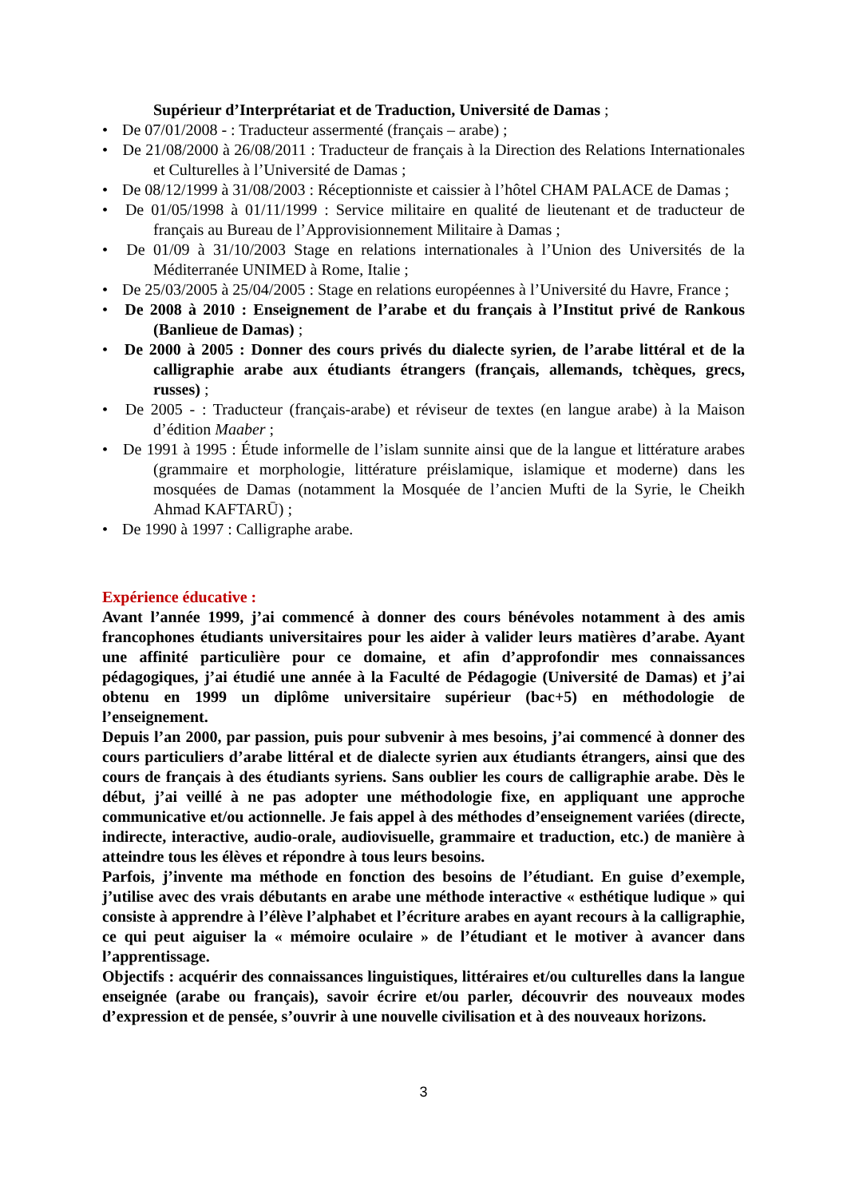Supérieur d’Interprétariat et de Traduction, Université de Damas ;
• De 07/01/2008 - : Traducteur assermenté (français – arabe) ;
• De 21/08/2000 à 26/08/2011 : Traducteur de français à la Direction des Relations Internationales et Culturelles à l’Université de Damas ;
• De 08/12/1999 à 31/08/2003 : Réceptionniste et caissier à l’hôtel CHAM PALACE de Damas ;
• De 01/05/1998 à 01/11/1999 : Service militaire en qualité de lieutenant et de traducteur de français au Bureau de l’Approvisionnement Militaire à Damas ;
• De 01/09 à 31/10/2003 Stage en relations internationales à l’Union des Universités de la Méditerranée UNIMED à Rome, Italie ;
• De 25/03/2005 à 25/04/2005 : Stage en relations européennes à l’Université du Havre, France ;
• De 2008 à 2010 : Enseignement de l’arabe et du français à l’Institut privé de Rankous (Banlieue de Damas) ;
• De 2000 à 2005 : Donner des cours privés du dialecte syrien, de l’arabe littéral et de la calligraphie arabe aux étudiants étrangers (français, allemands, tchèques, grecs, russes) ;
• De 2005 - : Traducteur (français-arabe) et réviseur de textes (en langue arabe) à la Maison d’édition Maaber ;
• De 1991 à 1995 : Étude informelle de l’islam sunnite ainsi que de la langue et littérature arabes (grammaire et morphologie, littérature préislamique, islamique et moderne) dans les mosquées de Damas (notamment la Mosquée de l’ancien Mufti de la Syrie, le Cheikh Ahmad KAFTARŪ) ;
• De 1990 à 1997 : Calligraphe arabe.
Expérience éducative :
Avant l’année 1999, j’ai commencé à donner des cours bénévoles notamment à des amis francophones étudiants universitaires pour les aider à valider leurs matières d’arabe. Ayant une affinité particulière pour ce domaine, et afin d’approfondir mes connaissances pédagogiques, j’ai étudié une année à la Faculté de Pédagogie (Université de Damas) et j’ai obtenu en 1999 un diplôme universitaire supérieur (bac+5) en méthodologie de l’enseignement.
Depuis l’an 2000, par passion, puis pour subvenir à mes besoins, j’ai commencé à donner des cours particuliers d’arabe littéral et de dialecte syrien aux étudiants étrangers, ainsi que des cours de français à des étudiants syriens. Sans oublier les cours de calligraphie arabe. Dès le début, j’ai veillé à ne pas adopter une méthodologie fixe, en appliquant une approche communicative et/ou actionnelle. Je fais appel à des méthodes d’enseignement variées (directe, indirecte, interactive, audio-orale, audiovisuelle, grammaire et traduction, etc.) de manière à atteindre tous les élèves et répondre à tous leurs besoins.
Parfois, j’invente ma méthode en fonction des besoins de l’étudiant. En guise d’exemple, j’utilise avec des vrais débutants en arabe une méthode interactive « esthétique ludique » qui consiste à apprendre à l’élève l’alphabet et l’écriture arabes en ayant recours à la calligraphie, ce qui peut aiguiser la « mémoire oculaire » de l’étudiant et le motiver à avancer dans l’apprentissage.
Objectifs : acquérir des connaissances linguistiques, littéraires et/ou culturelles dans la langue enseignée (arabe ou français), savoir écrire et/ou parler, découvrir des nouveaux modes d’expression et de pensée, s’ouvrir à une nouvelle civilisation et à des nouveaux horizons.
3